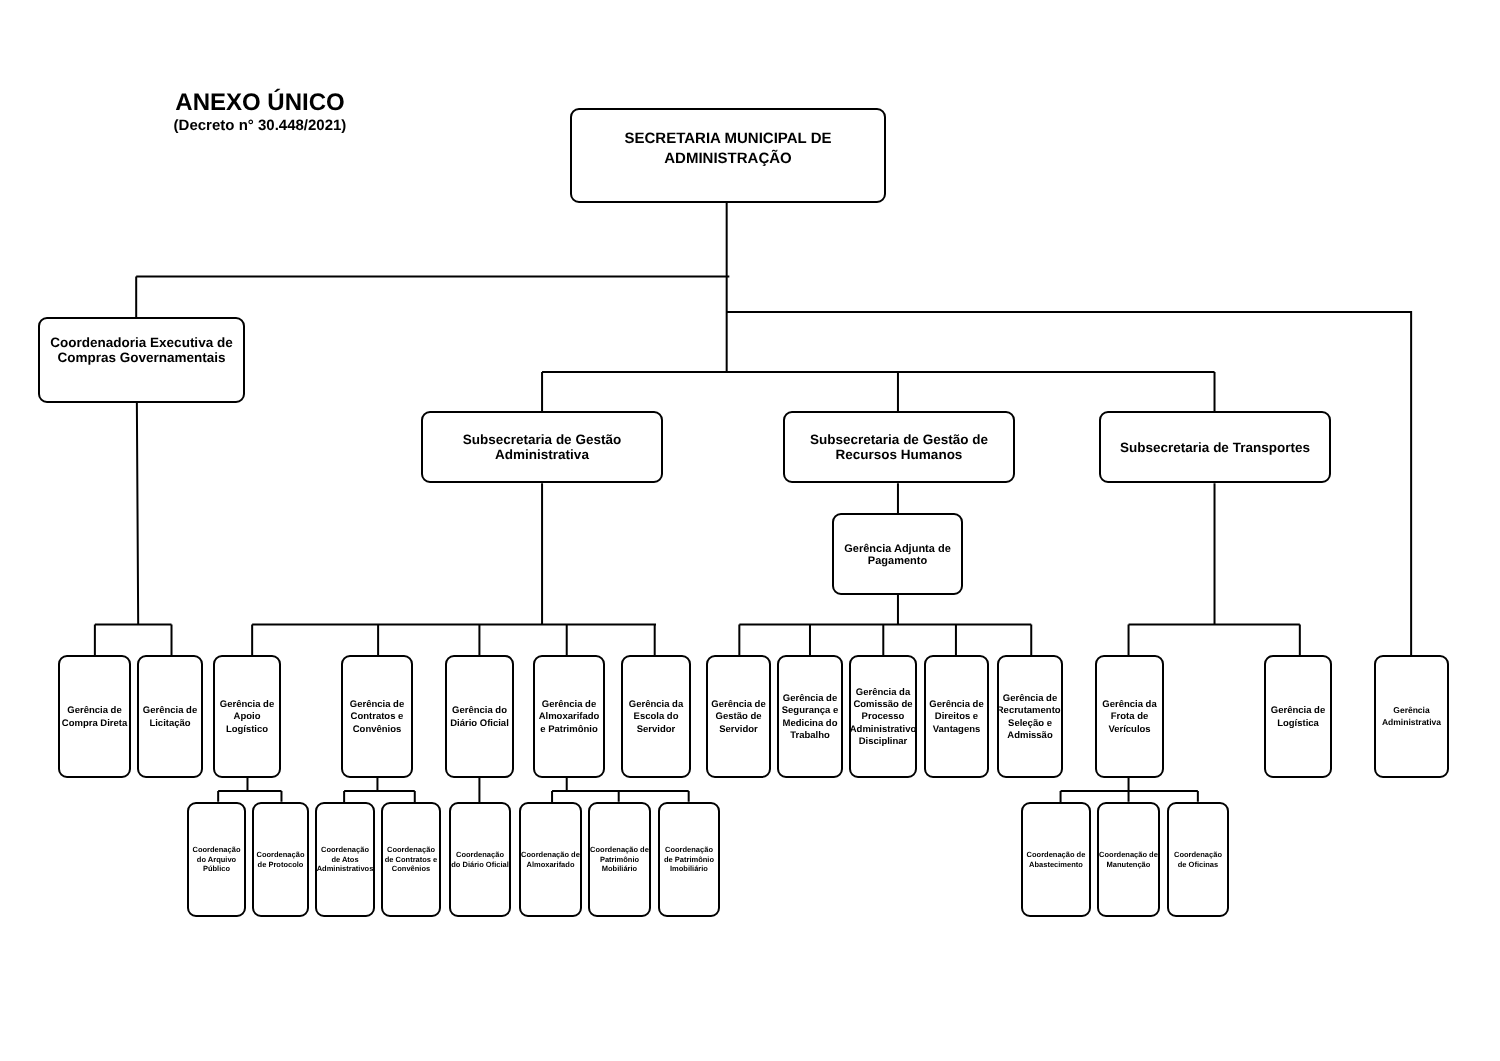ANEXO ÚNICO
(Decreto n° 30.448/2021)
SECRETARIA MUNICIPAL DE ADMINISTRAÇÃO
Coordenadoria Executiva de Compras Governamentais
Subsecretaria de Gestão Administrativa
Subsecretaria de Gestão de Recursos Humanos
Subsecretaria de Transportes
Gerência Adjunta de Pagamento
Gerência de Compra Direta
Gerência de Licitação
Gerência de Apoio Logístico
Gerência de Contratos e Convênios
Gerência do Diário Oficial
Gerência de Almoxarifado e Patrimônio
Gerência da Escola do Servidor
Gerência de Gestão de Servidor
Gerência de Segurança e Medicina do Trabalho
Gerência da Comissão de Processo Administrativo Disciplinar
Gerência de Direitos e Vantagens
Gerência de Recrutamento, Seleção e Admissão
Gerência da Frota de Verículos
Gerência de Logística
Gerência Administrativa
Coordenação do Arquivo Público
Coordenação de Protocolo
Coordenação de Atos Administrativos
Coordenação de Contratos e Convênios
Coordenação do Diário Oficial
Coordenação de Almoxarifado
Coordenação de Patrimônio Mobiliário
Coordenação de Patrimônio Imobiliário
Coordenação de Abastecimento
Coordenação de Manutenção
Coordenação de Oficinas